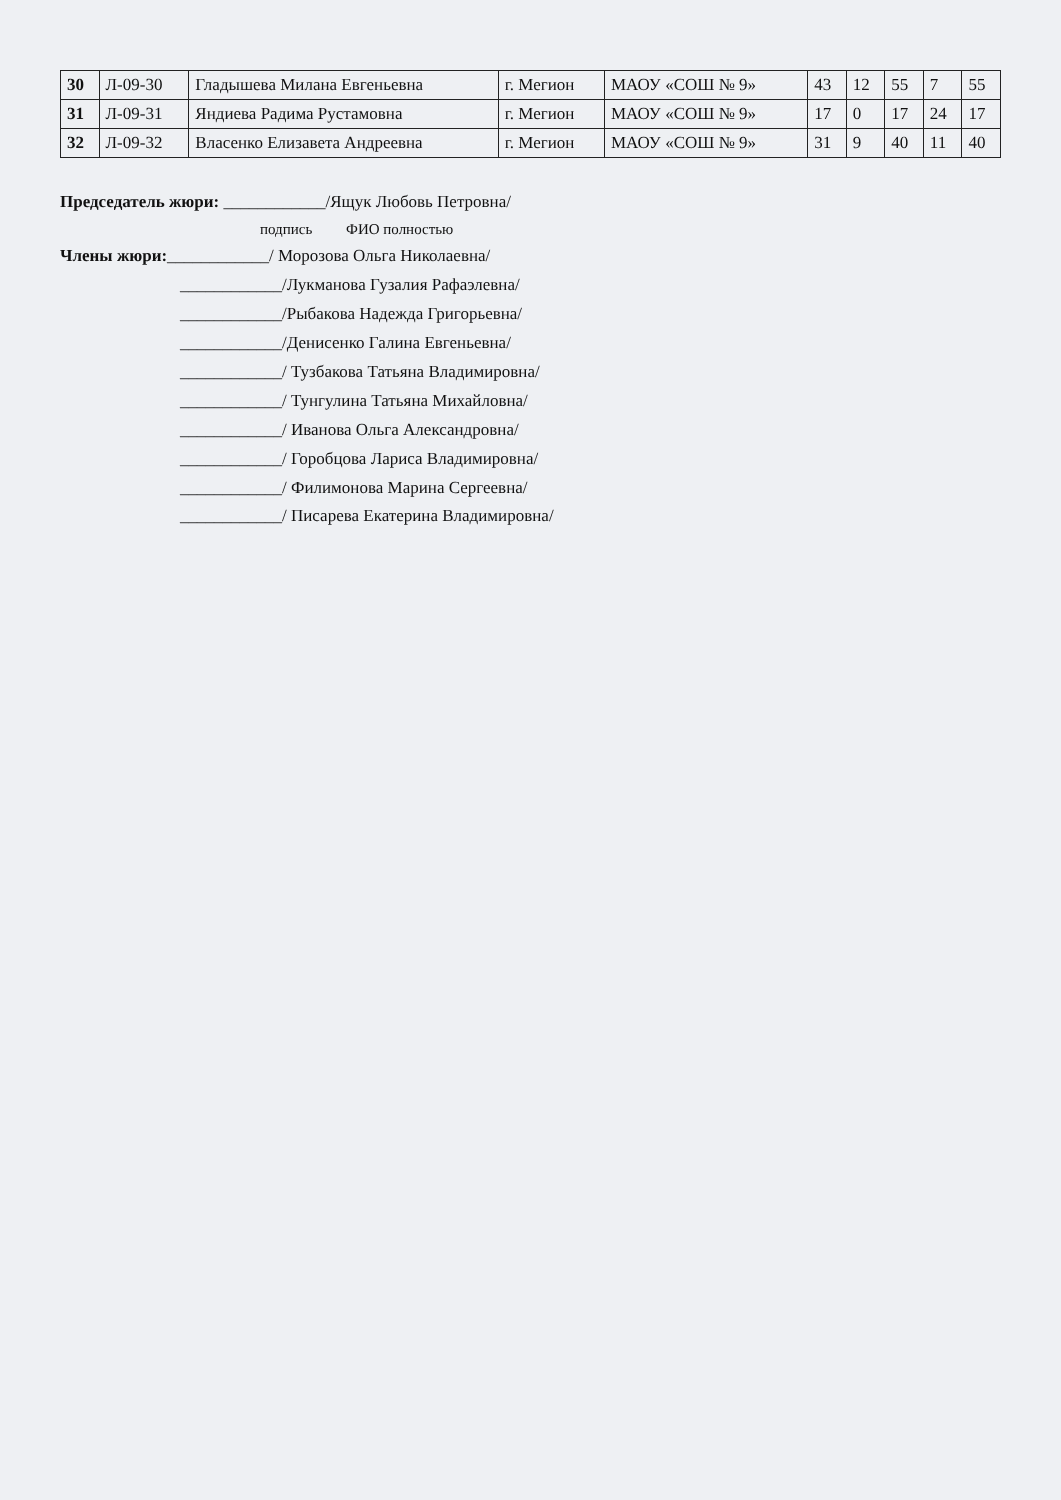| 30 | Л-09-30 | Гладышева Милана Евгеньевна | г. Мегион | МАОУ «СОШ № 9» | 43 | 12 | 55 | 7 | 55 |
| 31 | Л-09-31 | Яндиева Радима Рустамовна | г. Мегион | МАОУ «СОШ № 9» | 17 | 0 | 17 | 24 | 17 |
| 32 | Л-09-32 | Власенко Елизавета Андреевна | г. Мегион | МАОУ «СОШ № 9» | 31 | 9 | 40 | 11 | 40 |
Председатель жюри: ____________/Ящук Любовь Петровна/
подпись ФИО полностью
Члены жюри:____________/ Морозова Ольга Николаевна/
____________/Лукманова Гузалия Рафаэлевна/
____________/Рыбакова Надежда Григорьевна/
____________/Денисенко Галина Евгеньевна/
____________/ Тузбакова Татьяна Владимировна/
____________/ Тунгулина Татьяна Михайловна/
____________/ Иванова Ольга Александровна/
____________/ Горобцова Лариса Владимировна/
____________/ Филимонова Марина Сергеевна/
____________/ Писарева Екатерина Владимировна/